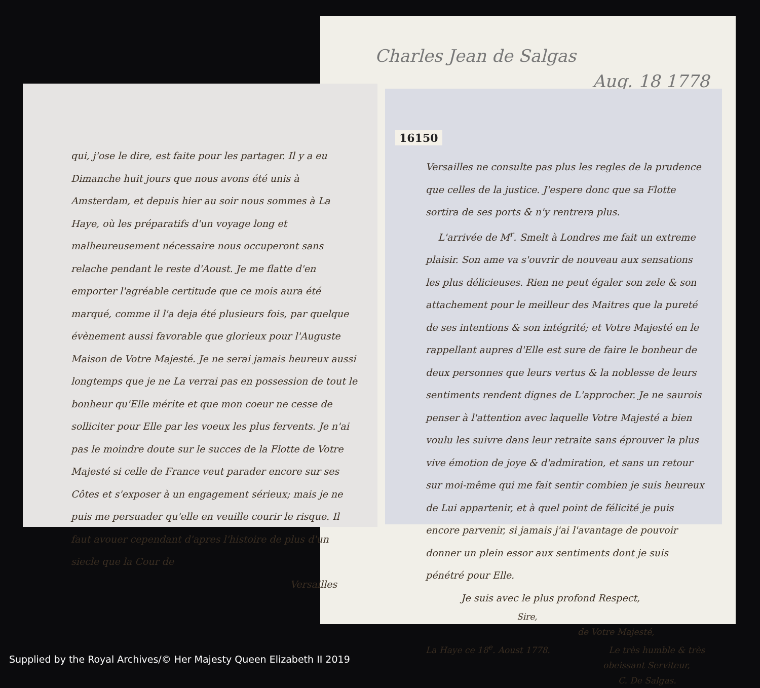Charles Jean de Salgas
Aug. 18 1778
qui, j'ose le dire, est faite pour les partager. Il y a eu Dimanche huit jours que nous avons été unis à Amsterdam, et depuis hier au soir nous sommes à La Haye, où les préparatifs d'un voyage long et malheureusement nécessaire nous occuperont sans relache pendant le reste d'Aoust. Je me flatte d'en emporter l'agréable certitude que ce mois aura été marqué, comme il l'a deja été plusieurs fois, par quelque évènement aussi favorable que glorieux pour l'Auguste Maison de Votre Majesté. Je ne serai jamais heureux aussi longtemps que je ne La verrai pas en possession de tout le bonheur qu'Elle mérite et que mon coeur ne cesse de solliciter pour Elle par les voeux les plus fervents. Je n'ai pas le moindre doute sur le succes de la Flotte de Votre Majesté si celle de France veut parader encore sur ses Côtes et s'exposer à un engagement sérieux; mais je ne puis me persuader qu'elle en veuille courir le risque. Il faut avouer cependant d'apres l'histoire de plus d'un siecle que la Cour de
Versailles
16150
Versailles ne consulte pas plus les regles de la prudence que celles de la justice. J'espere donc que sa Flotte sortira de ses ports & n'y rentrera plus.
L'arrivée de M<sup>r</sup>. Smelt à Londres me fait un extreme plaisir. Son ame va s'ouvrir de nouveau aux sensations les plus délicieuses. Rien ne peut égaler son zele & son attachement pour le meilleur des Maitres que la pureté de ses intentions & son intégrité; et Votre Majesté en le rappellant aupres d'Elle est sure de faire le bonheur de deux personnes que leurs vertus & la noblesse de leurs sentiments rendent dignes de L'approcher. Je ne saurois penser à l'attention avec laquelle Votre Majesté a bien voulu les suivre dans leur retraite sans éprouver la plus vive émotion de joye & d'admiration, et sans un retour sur moi-même qui me fait sentir combien je suis heureux de Lui appartenir, et à quel point de félicité je puis encore parvenir, si jamais j'ai l'avantage de pouvoir donner un plein essor aux sentiments dont je suis pénétré pour Elle.
Je suis avec le plus profond Respect,
Sire,
de Votre Majesté,
La Haye ce 18<sup>e</sup>. Aoust 1778. Le très humble & très
obeissant Serviteur,
C. De Salgas.
Supplied by the Royal Archives/© Her Majesty Queen Elizabeth II 2019